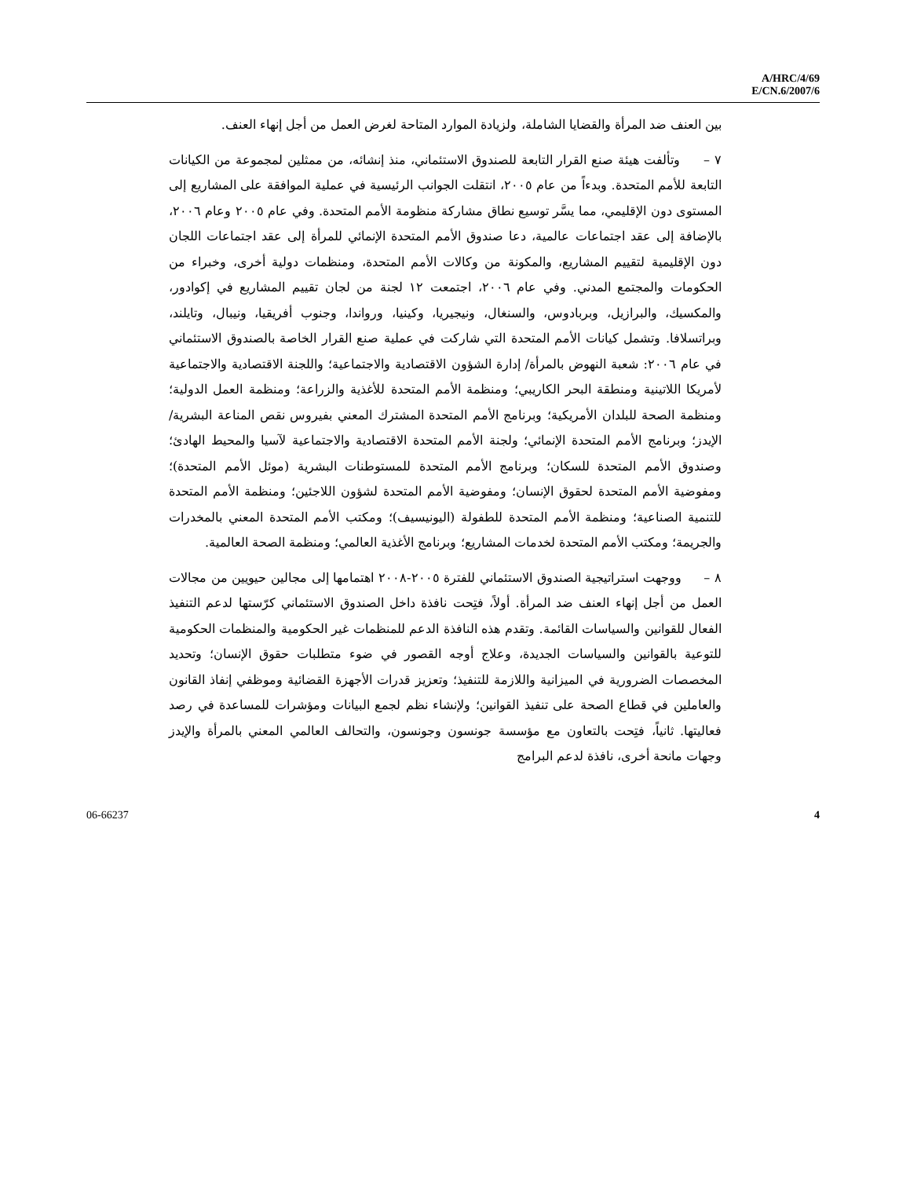A/HRC/4/69
E/CN.6/2007/6
بين العنف ضد المرأة والقضايا الشاملة، ولزيادة الموارد المتاحة لغرض العمل من أجل إنهاء العنف.
٧ – وتألفت هيئة صنع القرار التابعة للصندوق الاستئماني، منذ إنشائه، من ممثلين لمجموعة من الكيانات التابعة للأمم المتحدة. وبدءاً من عام ٢٠٠٥، انتقلت الجوانب الرئيسية في عملية الموافقة على المشاريع إلى المستوى دون الإقليمي، مما يسَّر توسيع نطاق مشاركة منظومة الأمم المتحدة. وفي عام ٢٠٠٥ وعام ٢٠٠٦، بالإضافة إلى عقد اجتماعات عالمية، دعا صندوق الأمم المتحدة الإنمائي للمرأة إلى عقد اجتماعات اللجان دون الإقليمية لتقييم المشاريع، والمكونة من وكالات الأمم المتحدة، ومنظمات دولية أخرى، وخبراء من الحكومات والمجتمع المدني. وفي عام ٢٠٠٦، اجتمعت ١٢ لجنة من لجان تقييم المشاريع في إكوادور، والمكسيك، والبرازيل، وبربادوس، والسنغال، ونيجيريا، وكينيا، ورواندا، وجنوب أفريقيا، ونيبال، وتايلند، وبراتسلافا. وتشمل كيانات الأمم المتحدة التي شاركت في عملية صنع القرار الخاصة بالصندوق الاستئماني في عام ٢٠٠٦: شعبة النهوض بالمرأة/ إدارة الشؤون الاقتصادية والاجتماعية؛ واللجنة الاقتصادية والاجتماعية لأمريكا اللاتينية ومنطقة البحر الكاريبي؛ ومنظمة الأمم المتحدة للأغذية والزراعة؛ ومنظمة العمل الدولية؛ ومنظمة الصحة للبلدان الأمريكية؛ وبرنامج الأمم المتحدة المشترك المعني بفيروس نقص المناعة البشرية/الإيدز؛ وبرنامج الأمم المتحدة الإنمائي؛ ولجنة الأمم المتحدة الاقتصادية والاجتماعية لآسيا والمحيط الهادئ؛ وصندوق الأمم المتحدة للسكان؛ وبرنامج الأمم المتحدة للمستوطنات البشرية (موئل الأمم المتحدة)؛ ومفوضية الأمم المتحدة لحقوق الإنسان؛ ومفوضية الأمم المتحدة لشؤون اللاجئين؛ ومنظمة الأمم المتحدة للتنمية الصناعية؛ ومنظمة الأمم المتحدة للطفولة (اليونيسيف)؛ ومكتب الأمم المتحدة المعني بالمخدرات والجريمة؛ ومكتب الأمم المتحدة لخدمات المشاريع؛ وبرنامج الأغذية العالمي؛ ومنظمة الصحة العالمية.
٨ – ووجهت استراتيجية الصندوق الاستئماني للفترة ٢٠٠٥-٢٠٠٨ اهتمامها إلى مجالين حيويين من مجالات العمل من أجل إنهاء العنف ضد المرأة. أولاً، فتِحت نافذة داخل الصندوق الاستئماني كرّستها لدعم التنفيذ الفعال للقوانين والسياسات القائمة. وتقدم هذه النافذة الدعم للمنظمات غير الحكومية والمنظمات الحكومية للتوعية بالقوانين والسياسات الجديدة، وعلاج أوجه القصور في ضوء متطلبات حقوق الإنسان؛ وتحديد المخصصات الضرورية في الميزانية واللازمة للتنفيذ؛ وتعزيز قدرات الأجهزة القضائية وموظفي إنفاذ القانون والعاملين في قطاع الصحة على تنفيذ القوانين؛ ولإنشاء نظم لجمع البيانات ومؤشرات للمساعدة في رصد فعاليتها. ثانياً، فتِحت بالتعاون مع مؤسسة جونسون وجونسون، والتحالف العالمي المعني بالمرأة والإيدز وجهات مانحة أخرى، نافذة لدعم البرامج
06-66237 4